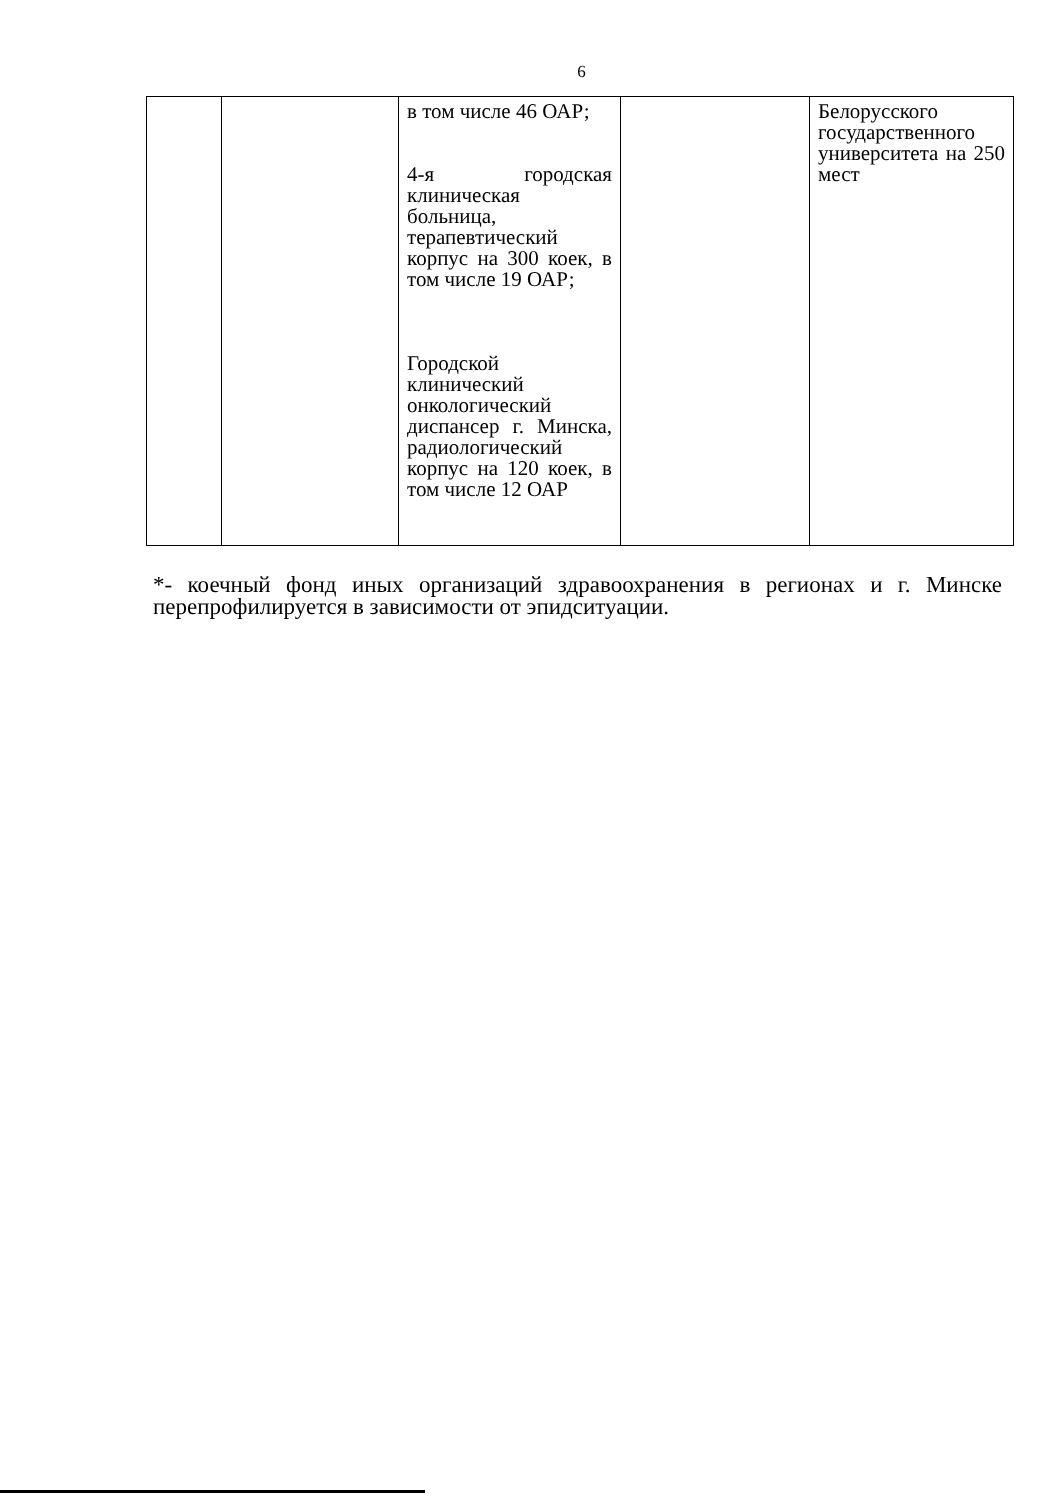6
| | | в том числе 46 ОАР; 4-я городская клиническая больница, терапевтический корпус на 300 коек, в том числе 19 ОАР; Городской клинический онкологический диспансер г. Минска, радиологический корпус на 120 коек, в том числе 12 ОАР | | Белорусского государственного университета на 250 мест |
*- коечный фонд иных организаций здравоохранения в регионах и г. Минске перепрофилируется в зависимости от эпидситуации.